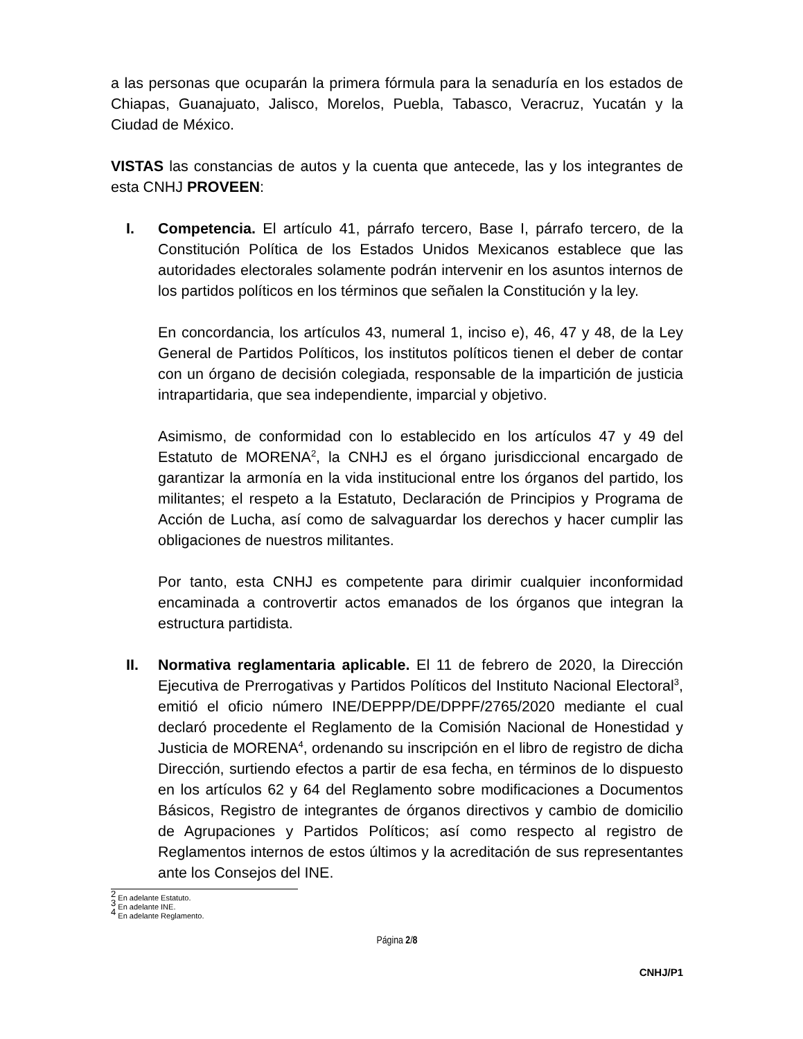a las personas que ocuparán la primera fórmula para la senaduría en los estados de Chiapas, Guanajuato, Jalisco, Morelos, Puebla, Tabasco, Veracruz, Yucatán y la Ciudad de México.
VISTAS las constancias de autos y la cuenta que antecede, las y los integrantes de esta CNHJ PROVEEN:
I. Competencia. El artículo 41, párrafo tercero, Base I, párrafo tercero, de la Constitución Política de los Estados Unidos Mexicanos establece que las autoridades electorales solamente podrán intervenir en los asuntos internos de los partidos políticos en los términos que señalen la Constitución y la ley.
En concordancia, los artículos 43, numeral 1, inciso e), 46, 47 y 48, de la Ley General de Partidos Políticos, los institutos políticos tienen el deber de contar con un órgano de decisión colegiada, responsable de la impartición de justicia intrapartidaria, que sea independiente, imparcial y objetivo.
Asimismo, de conformidad con lo establecido en los artículos 47 y 49 del Estatuto de MORENA<sup>2</sup>, la CNHJ es el órgano jurisdiccional encargado de garantizar la armonía en la vida institucional entre los órganos del partido, los militantes; el respeto a la Estatuto, Declaración de Principios y Programa de Acción de Lucha, así como de salvaguardar los derechos y hacer cumplir las obligaciones de nuestros militantes.
Por tanto, esta CNHJ es competente para dirimir cualquier inconformidad encaminada a controvertir actos emanados de los órganos que integran la estructura partidista.
II. Normativa reglamentaria aplicable. El 11 de febrero de 2020, la Dirección Ejecutiva de Prerrogativas y Partidos Políticos del Instituto Nacional Electoral<sup>3</sup>, emitió el oficio número INE/DEPPP/DE/DPPF/2765/2020 mediante el cual declaró procedente el Reglamento de la Comisión Nacional de Honestidad y Justicia de MORENA<sup>4</sup>, ordenando su inscripción en el libro de registro de dicha Dirección, surtiendo efectos a partir de esa fecha, en términos de lo dispuesto en los artículos 62 y 64 del Reglamento sobre modificaciones a Documentos Básicos, Registro de integrantes de órganos directivos y cambio de domicilio de Agrupaciones y Partidos Políticos; así como respecto al registro de Reglamentos internos de estos últimos y la acreditación de sus representantes ante los Consejos del INE.
<sup>2</sup> En adelante Estatuto.
<sup>3</sup> En adelante INE.
<sup>4</sup> En adelante Reglamento.
Página 2/8
CNHJ/P1